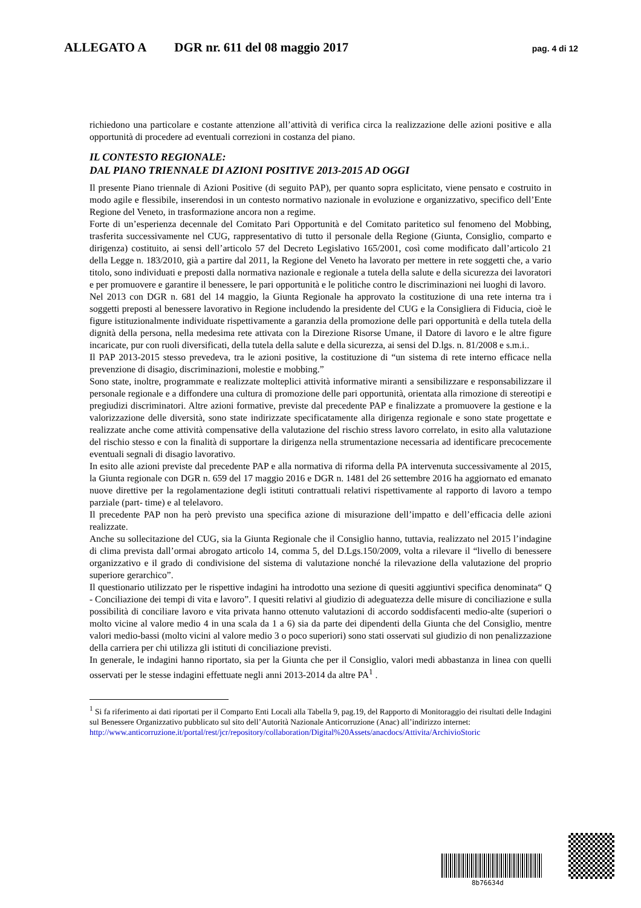ALLEGATO A DGR nr. 611 del 08 maggio 2017 pag. 4 di 12
richiedono una particolare e costante attenzione all’attività di verifica circa la realizzazione delle azioni positive e alla opportunità di procedere ad eventuali correzioni in costanza del piano.
IL CONTESTO REGIONALE:
DAL PIANO TRIENNALE DI AZIONI POSITIVE 2013-2015 AD OGGI
Il presente Piano triennale di Azioni Positive (di seguito PAP), per quanto sopra esplicitato, viene pensato e costruito in modo agile e flessibile, inserendosi in un contesto normativo nazionale in evoluzione e organizzativo, specifico dell’Ente Regione del Veneto, in trasformazione ancora non a regime.
Forte di un’esperienza decennale del Comitato Pari Opportunità e del Comitato paritetico sul fenomeno del Mobbing, trasferita successivamente nel CUG, rappresentativo di tutto il personale della Regione (Giunta, Consiglio, comparto e dirigenza) costituito, ai sensi dell’articolo 57 del Decreto Legislativo 165/2001, così come modificato dall’articolo 21 della Legge n. 183/2010, già a partire dal 2011, la Regione del Veneto ha lavorato per mettere in rete soggetti che, a vario titolo, sono individuati e preposti dalla normativa nazionale e regionale a tutela della salute e della sicurezza dei lavoratori e per promuovere e garantire il benessere, le pari opportunità e le politiche contro le discriminazioni nei luoghi di lavoro.
Nel 2013 con DGR n. 681 del 14 maggio, la Giunta Regionale ha approvato la costituzione di una rete interna tra i soggetti preposti al benessere lavorativo in Regione includendo la presidente del CUG e la Consigliera di Fiducia, cioè le figure istituzionalmente individuate rispettivamente a garanzia della promozione delle pari opportunità e della tutela della dignità della persona, nella medesima rete attivata con la Direzione Risorse Umane, il Datore di lavoro e le altre figure incaricate, pur con ruoli diversificati, della tutela della salute e della sicurezza, ai sensi del D.lgs. n. 81/2008 e s.m.i..
Il PAP 2013-2015 stesso prevedeva, tra le azioni positive, la costituzione di “un sistema di rete interno efficace nella prevenzione di disagio, discriminazioni, molestie e mobbing.”
Sono state, inoltre, programmate e realizzate molteplici attività informative miranti a sensibilizzare e responsabilizzare il personale regionale e a diffondere una cultura di promozione delle pari opportunità, orientata alla rimozione di stereotipi e pregiudizi discriminatori. Altre azioni formative, previste dal precedente PAP e finalizzate a promuovere la gestione e la valorizzazione delle diversità, sono state indirizzate specificatamente alla dirigenza regionale e sono state progettate e realizzate anche come attività compensative della valutazione del rischio stress lavoro correlato, in esito alla valutazione del rischio stesso e con la finalità di supportare la dirigenza nella strumentazione necessaria ad identificare precocemente eventuali segnali di disagio lavorativo.
In esito alle azioni previste dal precedente PAP e alla normativa di riforma della PA intervenuta successivamente al 2015, la Giunta regionale con DGR n. 659 del 17 maggio 2016 e DGR n. 1481 del 26 settembre 2016 ha aggiornato ed emanato nuove direttive per la regolamentazione degli istituti contrattuali relativi rispettivamente al rapporto di lavoro a tempo parziale (part- time) e al telelavoro.
Il precedente PAP non ha però previsto una specifica azione di misurazione dell’impatto e dell’efficacia delle azioni realizzate.
Anche su sollecitazione del CUG, sia la Giunta Regionale che il Consiglio hanno, tuttavia, realizzato nel 2015 l’indagine di clima prevista dall’ormai abrogato articolo 14, comma 5, del D.Lgs.150/2009, volta a rilevare il “livello di benessere organizzativo e il grado di condivisione del sistema di valutazione nonché la rilevazione della valutazione del proprio superiore gerarchico”.
Il questionario utilizzato per le rispettive indagini ha introdotto una sezione di quesiti aggiuntivi specifica denominata“ Q - Conciliazione dei tempi di vita e lavoro”. I quesiti relativi al giudizio di adeguatezza delle misure di conciliazione e sulla possibilità di conciliare lavoro e vita privata hanno ottenuto valutazioni di accordo soddisfacenti medio-alte (superiori o molto vicine al valore medio 4 in una scala da 1 a 6) sia da parte dei dipendenti della Giunta che del Consiglio, mentre valori medio-bassi (molto vicini al valore medio 3 o poco superiori) sono stati osservati sul giudizio di non penalizzazione della carriera per chi utilizza gli istituti di conciliazione previsti.
In generale, le indagini hanno riportato, sia per la Giunta che per il Consiglio, valori medi abbastanza in linea con quelli osservati per le stesse indagini effettuate negli anni 2013-2014 da altre PA<sup>1</sup> .
<sup>1</sup> Si fa riferimento ai dati riportati per il Comparto Enti Locali alla Tabella 9, pag.19, del Rapporto di Monitoraggio dei risultati delle Indagini sul Benessere Organizzativo pubblicato sul sito dell’Autorità Nazionale Anticorruzione (Anac) all’indirizzo internet:
http://www.anticorruzione.it/portal/rest/jcr/repository/collaboration/Digital%20Assets/anacdocs/Attivita/ArchivioStoric
8b76634d